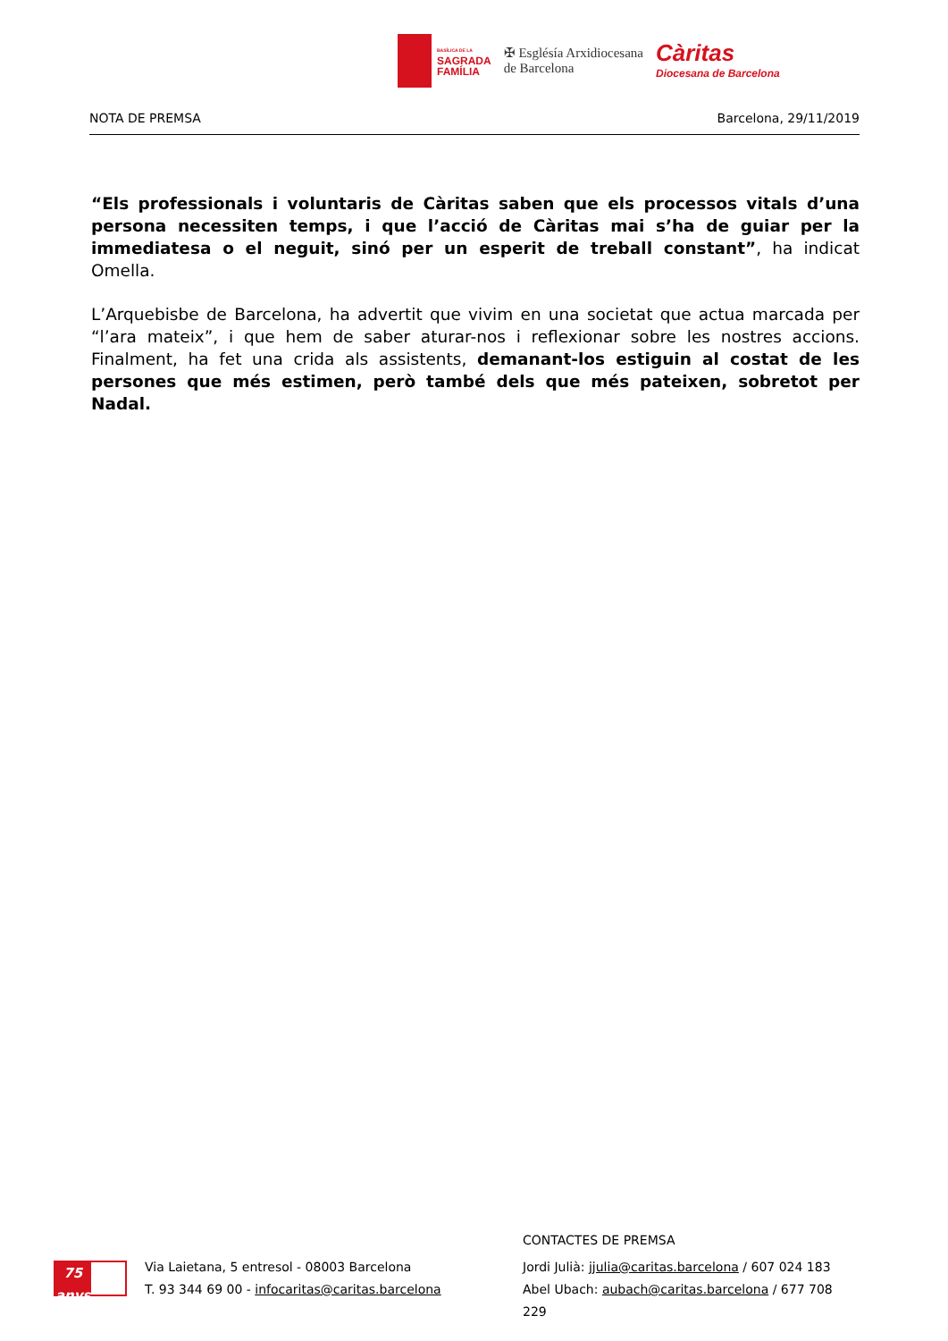BASÍLICA DE LA
SAGRADA
FAMÍLIA
✠ Esglésía Arxidiocesana
de Barcelona
Càritas
Diocesana de Barcelona
NOTA DE PREMSA Barcelona, 29/11/2019
“Els professionals i voluntaris de Càritas saben que els processos vitals d’una persona necessiten temps, i que l’acció de Càritas mai s’ha de guiar per la immediatesa o el neguit, sinó per un esperit de treball constant”, ha indicat Omella.
L’Arquebisbe de Barcelona, ha advertit que vivim en una societat que actua marcada per “l’ara mateix”, i que hem de saber aturar-nos i reflexionar sobre les nostres accions. Finalment, ha fet una crida als assistents, demanant-los estiguin al costat de les persones que més estimen, però també dels que més pateixen, sobretot per Nadal.
75 anys
Via Laietana, 5 entresol - 08003 Barcelona
T. 93 344 69 00 - infocaritas@caritas.barcelona
CONTACTES DE PREMSA
Jordi Julià: jjulia@caritas.barcelona / 607 024 183
Abel Ubach: aubach@caritas.barcelona / 677 708 229